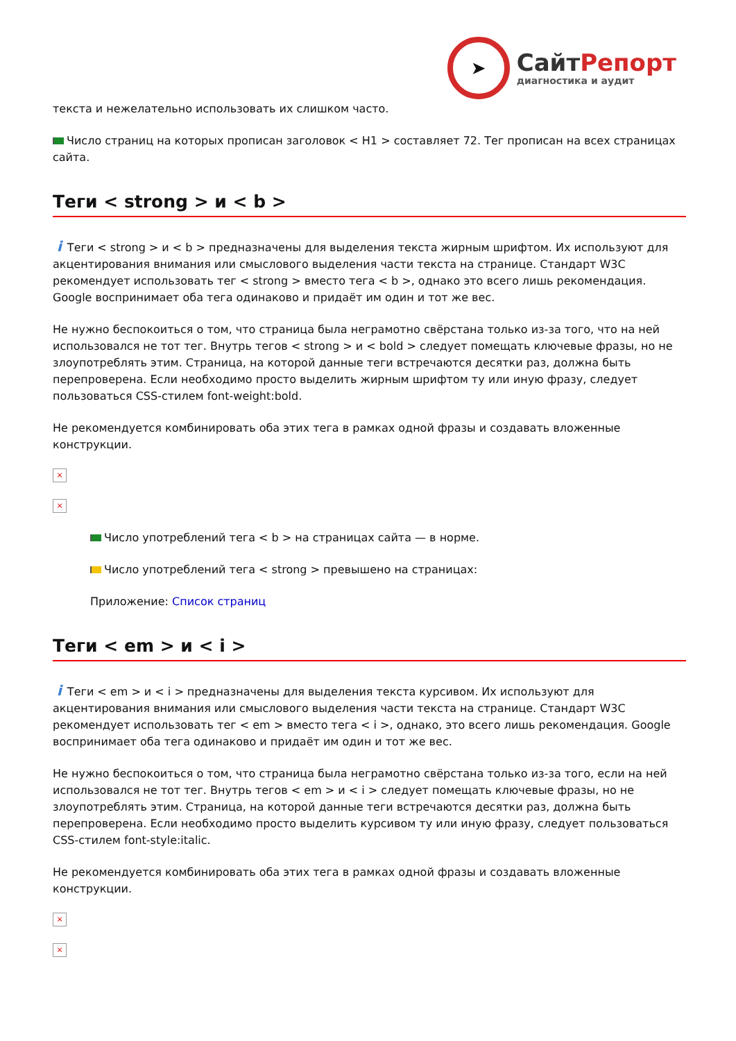➤
СайтРепорт
диагностика и аудит
текста и нежелательно использовать их слишком часто.
Число страниц на которых прописан заголовок < H1 > составляет 72. Тег прописан на всех страницах сайта.
Теги < strong > и < b >
i Теги < strong > и < b > предназначены для выделения текста жирным шрифтом. Их используют для акцентирования внимания или смыслового выделения части текста на странице. Стандарт W3C рекомендует использовать тег < strong > вместо тега < b >, однако это всего лишь рекомендация. Google воспринимает оба тега одинаково и придаёт им один и тот же вес.
Не нужно беспокоиться о том, что страница была неграмотно свёрстана только из-за того, что на ней использовался не тот тег. Внутрь тегов < strong > и < bold > следует помещать ключевые фразы, но не злоупотреблять этим. Страница, на которой данные теги встречаются десятки раз, должна быть перепроверена. Если необходимо просто выделить жирным шрифтом ту или иную фразу, следует пользоваться CSS-стилем font-weight:bold.
Не рекомендуется комбинировать оба этих тега в рамках одной фразы и создавать вложенные конструкции.
×
×
Число употреблений тега < b > на страницах сайта — в норме.
Число употреблений тега < strong > превышено на страницах:
Приложение: Список страниц
Теги < em > и < i >
i Теги < em > и < i > предназначены для выделения текста курсивом. Их используют для акцентирования внимания или смыслового выделения части текста на странице. Стандарт W3C рекомендует использовать тег < em > вместо тега < i >, однако, это всего лишь рекомендация. Google воспринимает оба тега одинаково и придаёт им один и тот же вес.
Не нужно беспокоиться о том, что страница была неграмотно свёрстана только из-за того, если на ней использовался не тот тег. Внутрь тегов < em > и < i > следует помещать ключевые фразы, но не злоупотреблять этим. Страница, на которой данные теги встречаются десятки раз, должна быть перепроверена. Если необходимо просто выделить курсивом ту или иную фразу, следует пользоваться CSS-стилем font-style:italic.
Не рекомендуется комбинировать оба этих тега в рамках одной фразы и создавать вложенные конструкции.
×
×